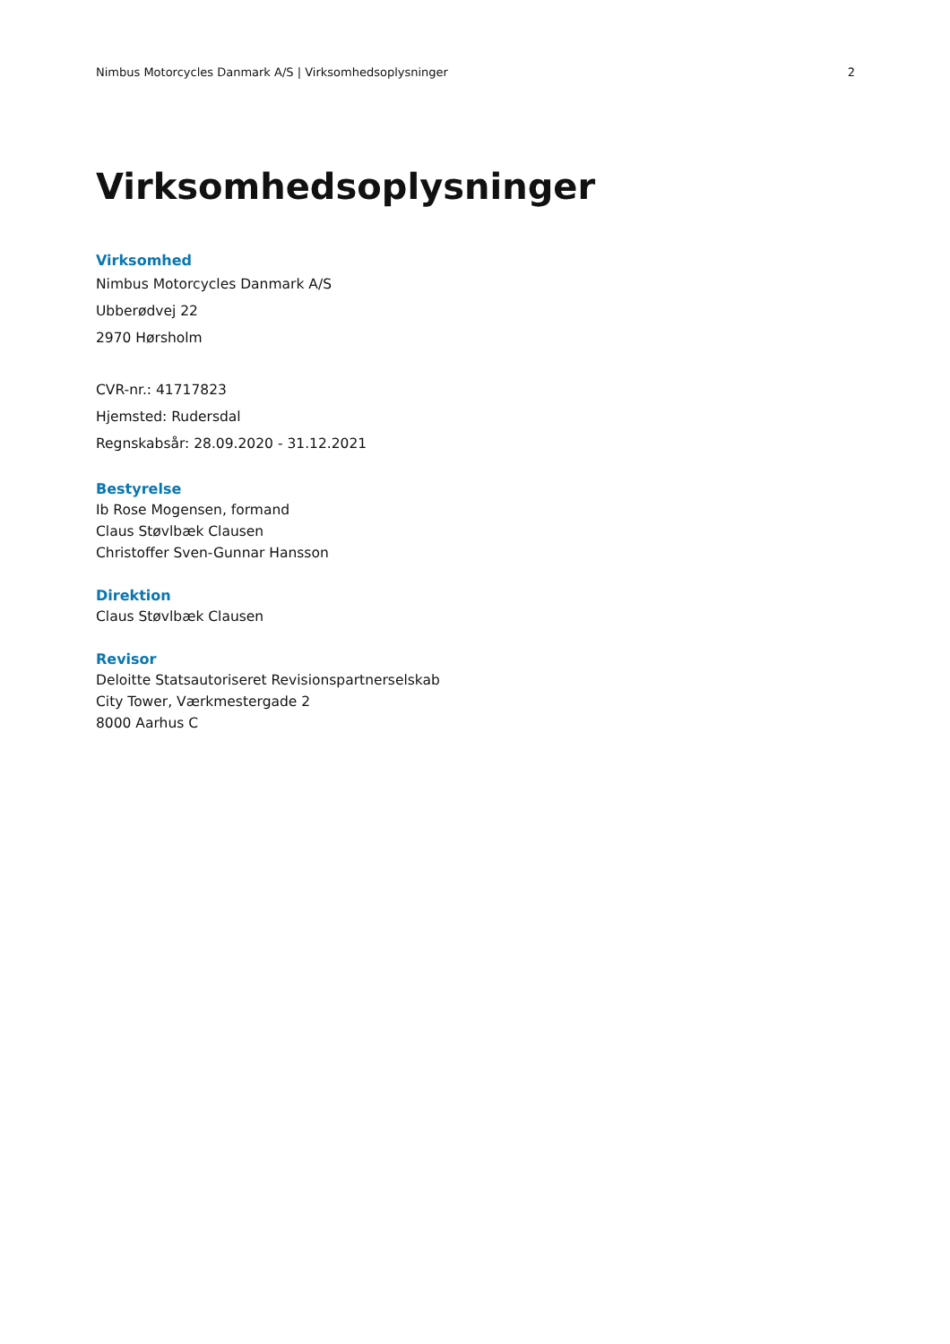Nimbus Motorcycles Danmark A/S | Virksomhedsoplysninger 2
Virksomhedsoplysninger
Virksomhed
Nimbus Motorcycles Danmark A/S
Ubberødvej 22
2970 Hørsholm
CVR-nr.: 41717823
Hjemsted: Rudersdal
Regnskabsår: 28.09.2020 - 31.12.2021
Bestyrelse
Ib Rose Mogensen, formand
Claus Støvlbæk Clausen
Christoffer Sven-Gunnar Hansson
Direktion
Claus Støvlbæk Clausen
Revisor
Deloitte Statsautoriseret Revisionspartnerselskab
City Tower, Værkmestergade 2
8000 Aarhus C